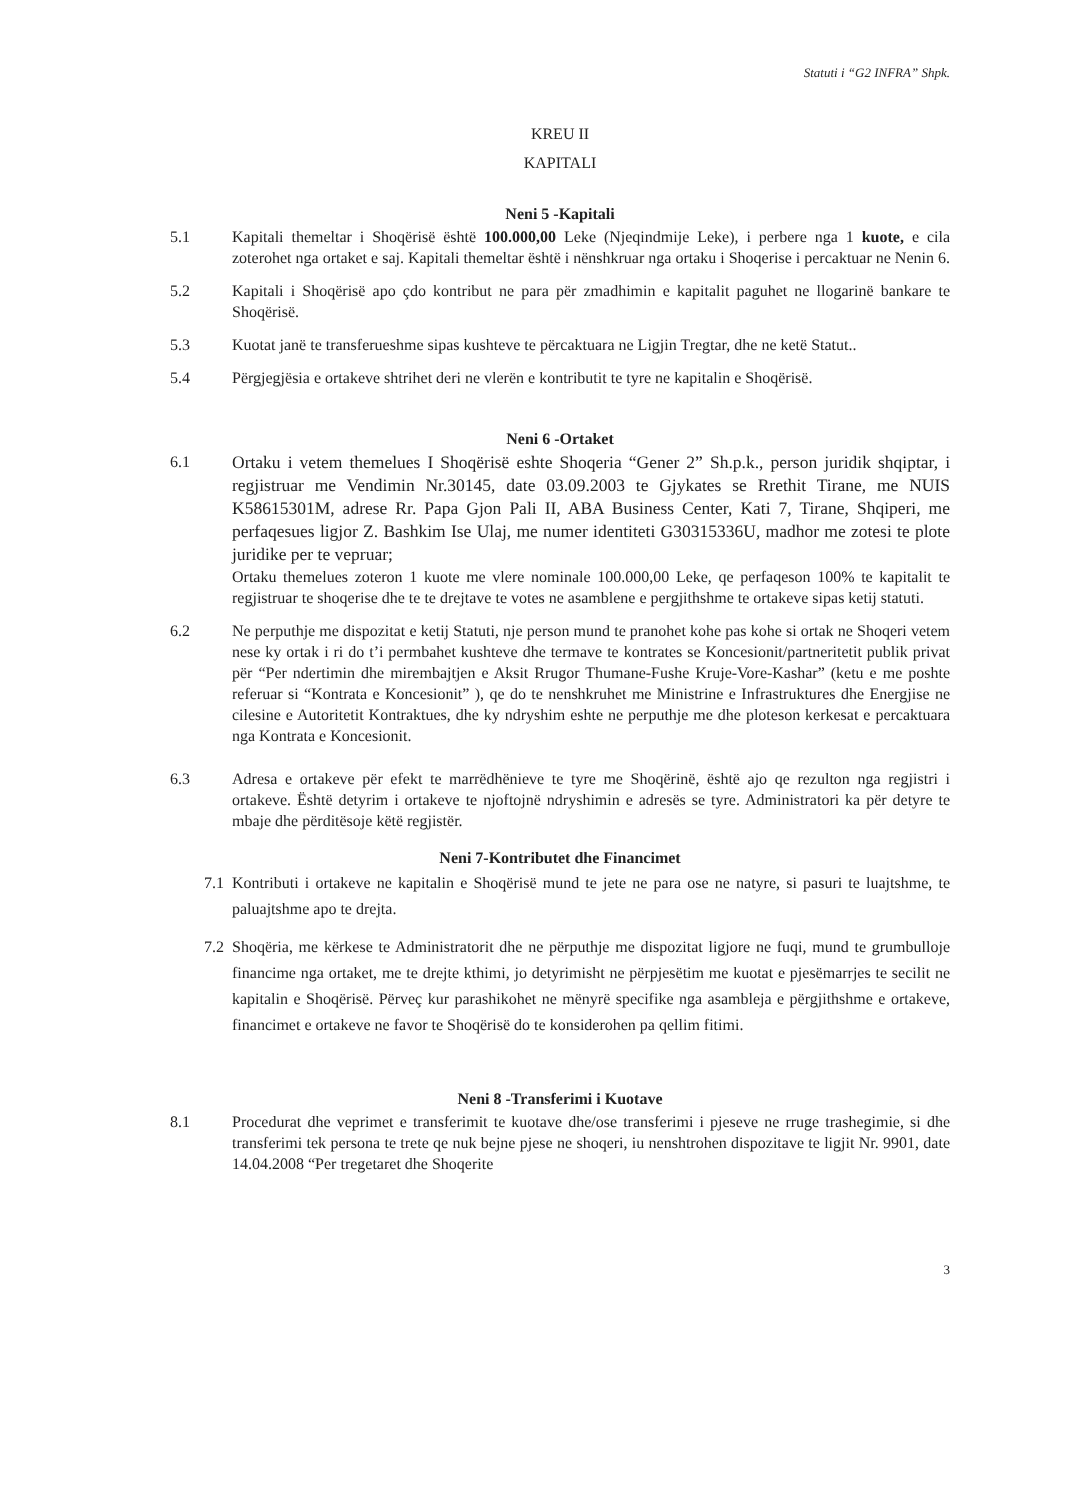Statuti i “G2 INFRA” Shpk.
KREU II
KAPITALI
Neni 5 -Kapitali
5.1 Kapitali themeltar i Shoqërisë është 100.000,00 Leke (Njeqindmije Leke), i perbere nga 1 kuote, e cila zoterohet nga ortaket e saj. Kapitali themeltar është i nënshkruar nga ortaku i Shoqerise i percaktuar ne Nenin 6.
5.2 Kapitali i Shoqërisë apo çdo kontribut ne para për zmadhimin e kapitalit paguhet ne llogarinë bankare te Shoqërisë.
5.3 Kuotat janë te transferueshme sipas kushteve te përcaktuara ne Ligjin Tregtar, dhe ne ketë Statut..
5.4 Përgjegjësia e ortakeve shtrihet deri ne vlerën e kontributit te tyre ne kapitalin e Shoqërisë.
Neni 6 -Ortaket
6.1
Ortaku i vetem themelues I Shoqërisë eshte Shoqeria “Gener 2” Sh.p.k., person juridik shqiptar, i regjistruar me Vendimin Nr.30145, date 03.09.2003 te Gjykates se Rrethit Tirane, me NUIS K58615301M, adrese Rr. Papa Gjon Pali II, ABA Business Center, Kati 7, Tirane, Shqiperi, me perfaqesues ligjor Z. Bashkim Ise Ulaj, me numer identiteti G30315336U, madhor me zotesi te plote juridike per te vepruar;
Ortaku themelues zoteron 1 kuote me vlere nominale 100.000,00 Leke, qe perfaqeson 100% te kapitalit te regjistruar te shoqerise dhe te te drejtave te votes ne asamblene e pergjithshme te ortakeve sipas ketij statuti.
6.2 Ne perputhje me dispozitat e ketij Statuti, nje person mund te pranohet kohe pas kohe si ortak ne Shoqeri vetem nese ky ortak i ri do t’i permbahet kushteve dhe termave te kontrates se Koncesionit/partneritetit publik privat për “Per ndertimin dhe mirembajtjen e Aksit Rrugor Thumane-Fushe Kruje-Vore-Kashar” (ketu e me poshte referuar si “Kontrata e Koncesionit” ), qe do te nenshkruhet me Ministrine e Infrastruktures dhe Energjise ne cilesine e Autoritetit Kontraktues, dhe ky ndryshim eshte ne perputhje me dhe ploteson kerkesat e percaktuara nga Kontrata e Koncesionit.
6.3 Adresa e ortakeve për efekt te marrëdhënieve te tyre me Shoqërinë, është ajo qe rezulton nga regjistri i ortakeve. Është detyrim i ortakeve te njoftojnë ndryshimin e adresës se tyre. Administratori ka për detyre te mbaje dhe përditësoje këtë regjistër.
Neni 7-Kontributet dhe Financimet
7.1 Kontributi i ortakeve ne kapitalin e Shoqërisë mund te jete ne para ose ne natyre, si pasuri te luajtshme, te paluajtshme apo te drejta.
7.2 Shoqëria, me kërkese te Administratorit dhe ne përputhje me dispozitat ligjore ne fuqi, mund te grumbulloje financime nga ortaket, me te drejte kthimi, jo detyrimisht ne përpjesëtim me kuotat e pjesëmarrjes te secilit ne kapitalin e Shoqërisë. Përveç kur parashikohet ne mënyrë specifike nga asambleja e përgjithshme e ortakeve, financimet e ortakeve ne favor te Shoqërisë do te konsiderohen pa qellim fitimi.
Neni 8 -Transferimi i Kuotave
8.1 Procedurat dhe veprimet e transferimit te kuotave dhe/ose transferimi i pjeseve ne rruge trashegimie, si dhe transferimi tek persona te trete qe nuk bejne pjese ne shoqeri, iu nenshtrohen dispozitave te ligjit Nr. 9901, date 14.04.2008 “Per tregetaret dhe Shoqerite
3